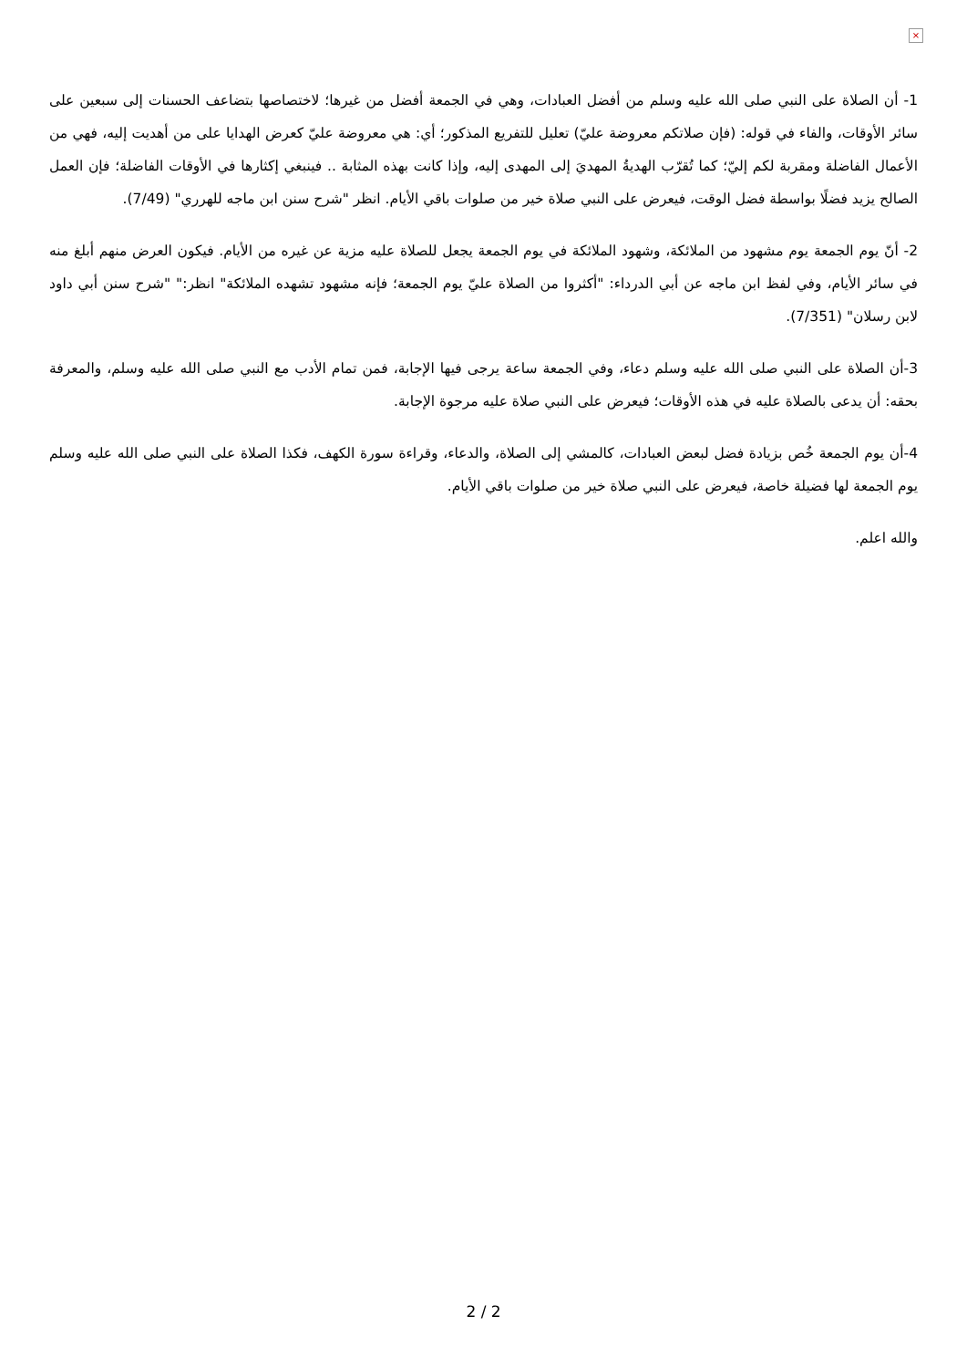×
1- أن الصلاة على النبي صلى الله عليه وسلم من أفضل العبادات، وهي في الجمعة أفضل من غيرها؛ لاختصاصها بتضاعف الحسنات إلى سبعين على سائر الأوقات، والفاء في قوله: (فإن صلاتكم معروضة عليّ) تعليل للتفريع المذكور؛ أي: هي معروضة عليّ كعرض الهدايا على من أهديت إليه، فهي من الأعمال الفاضلة ومقربة لكم إليّ؛ كما تُقرّب الهديةُ المهديَ إلى المهدى إليه، وإذا كانت بهذه المثابة .. فينبغي إكثارها في الأوقات الفاضلة؛ فإن العمل الصالح يزيد فضلًا بواسطة فضل الوقت، فيعرض على النبي صلاة خير من صلوات باقي الأيام. انظر "شرح سنن ابن ماجه للهرري" (7/49).
2- أنّ يوم الجمعة يوم مشهود من الملائكة، وشهود الملائكة في يوم الجمعة يجعل للصلاة عليه مزية عن غيره من الأيام. فيكون العرض منهم أبلغ منه في سائر الأيام، وفي لفظ ابن ماجه عن أبي الدرداء: "أكثروا من الصلاة عليّ يوم الجمعة؛ فإنه مشهود تشهده الملائكة" انظر:" "شرح سنن أبي داود لابن رسلان" (7/351).
3-أن الصلاة على النبي صلى الله عليه وسلم دعاء، وفي الجمعة ساعة يرجى فيها الإجابة، فمن تمام الأدب مع النبي صلى الله عليه وسلم، والمعرفة بحقه: أن يدعى بالصلاة عليه في هذه الأوقات؛ فيعرض على النبي صلاة عليه مرجوة الإجابة.
4-أن يوم الجمعة خُص بزيادة فضل لبعض العبادات، كالمشي إلى الصلاة، والدعاء، وقراءة سورة الكهف، فكذا الصلاة على النبي صلى الله عليه وسلم يوم الجمعة لها فضيلة خاصة، فيعرض على النبي صلاة خير من صلوات باقي الأيام.
والله اعلم.
2 / 2